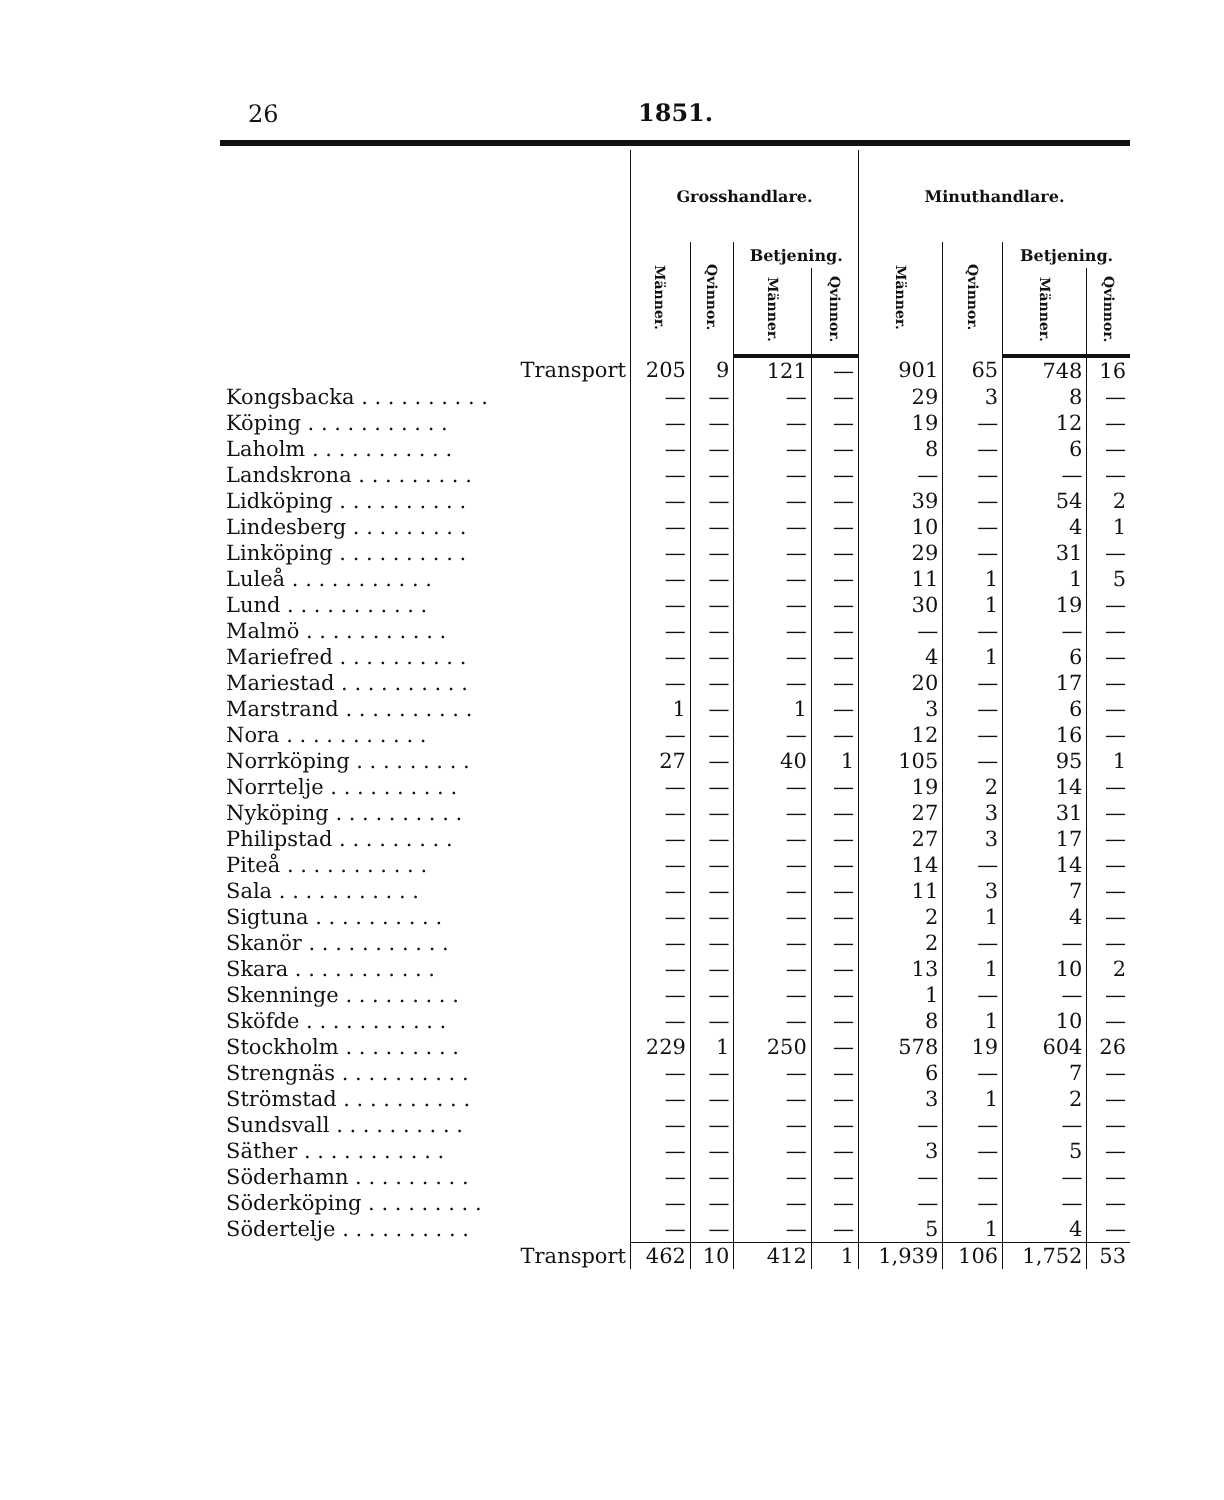26 1851.
| | Grosshandlare. | | | | Minuthandlare. | | | |
| --- | --- | --- | --- | --- | --- | --- | --- | --- |
| | Männer. | Qvinnor. | Betjening. | | Männer. | Qvinnor. | Betjening. | |
| | | | Männer. | Qvinnor. | | | Männer. | Qvinnor. |
| Transport | 205 | 9 | 121 | — | 901 | 65 | 748 | 16 |
| Kongsbacka . . . . . . . . . . | — | — | — | — | 29 | 3 | 8 | — |
| Köping . . . . . . . . . . . | — | — | — | — | 19 | — | 12 | — |
| Laholm . . . . . . . . . . . | — | — | — | — | 8 | — | 6 | — |
| Landskrona . . . . . . . . . | — | — | — | — | — | — | — | — |
| Lidköping . . . . . . . . . . | — | — | — | — | 39 | — | 54 | 2 |
| Lindesberg . . . . . . . . . | — | — | — | — | 10 | — | 4 | 1 |
| Linköping . . . . . . . . . . | — | — | — | — | 29 | — | 31 | — |
| Luleå . . . . . . . . . . . | — | — | — | — | 11 | 1 | 1 | 5 |
| Lund . . . . . . . . . . . | — | — | — | — | 30 | 1 | 19 | — |
| Malmö . . . . . . . . . . . | — | — | — | — | — | — | — | — |
| Mariefred . . . . . . . . . . | — | — | — | — | 4 | 1 | 6 | — |
| Mariestad . . . . . . . . . . | — | — | — | — | 20 | — | 17 | — |
| Marstrand . . . . . . . . . . | 1 | — | 1 | — | 3 | — | 6 | — |
| Nora . . . . . . . . . . . | — | — | — | — | 12 | — | 16 | — |
| Norrköping . . . . . . . . . | 27 | — | 40 | 1 | 105 | — | 95 | 1 |
| Norrtelje . . . . . . . . . . | — | — | — | — | 19 | 2 | 14 | — |
| Nyköping . . . . . . . . . . | — | — | — | — | 27 | 3 | 31 | — |
| Philipstad . . . . . . . . . | — | — | — | — | 27 | 3 | 17 | — |
| Piteå . . . . . . . . . . . | — | — | — | — | 14 | — | 14 | — |
| Sala . . . . . . . . . . . | — | — | — | — | 11 | 3 | 7 | — |
| Sigtuna . . . . . . . . . . | — | — | — | — | 2 | 1 | 4 | — |
| Skanör . . . . . . . . . . . | — | — | — | — | 2 | — | — | — |
| Skara . . . . . . . . . . . | — | — | — | — | 13 | 1 | 10 | 2 |
| Skenninge . . . . . . . . . | — | — | — | — | 1 | — | — | — |
| Sköfde . . . . . . . . . . . | — | — | — | — | 8 | 1 | 10 | — |
| Stockholm . . . . . . . . . | 229 | 1 | 250 | — | 578 | 19 | 604 | 26 |
| Strengnäs . . . . . . . . . . | — | — | — | — | 6 | — | 7 | — |
| Strömstad . . . . . . . . . . | — | — | — | — | 3 | 1 | 2 | — |
| Sundsvall . . . . . . . . . . | — | — | — | — | — | — | — | — |
| Säther . . . . . . . . . . . | — | — | — | — | 3 | — | 5 | — |
| Söderhamn . . . . . . . . . | — | — | — | — | — | — | — | — |
| Söderköping . . . . . . . . . | — | — | — | — | — | — | — | — |
| Södertelje . . . . . . . . . . | — | — | — | — | 5 | 1 | 4 | — |
| Transport | 462 | 10 | 412 | 1 | 1,939 | 106 | 1,752 | 53 |